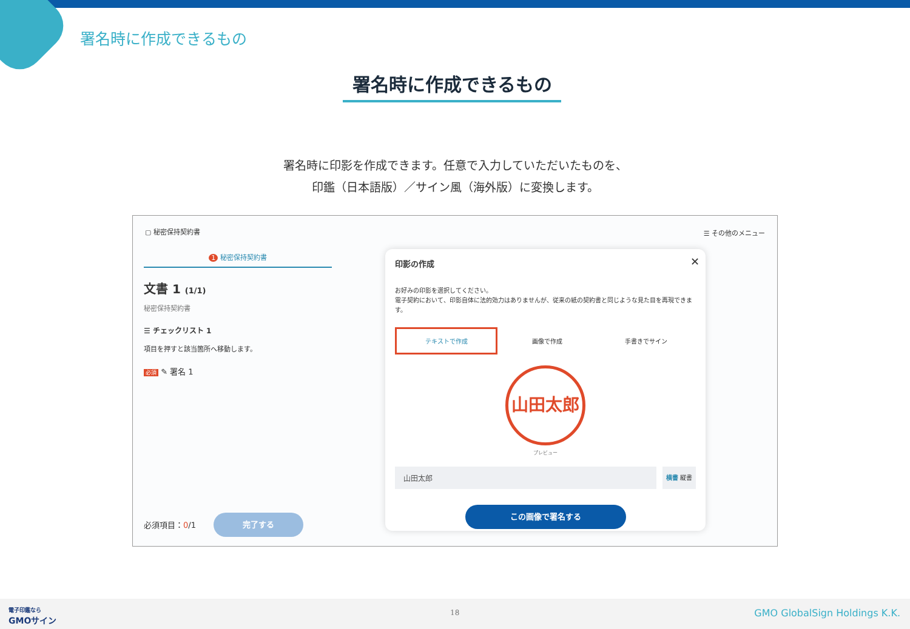署名時に作成できるもの
署名時に作成できるもの
署名時に印影を作成できます。任意で入力していただいたものを、
印鑑（日本語版）／サイン風（海外版）に変換します。
▢ 秘密保持契約書 ☰ その他のメニュー
1 秘密保持契約書
文書 1 (1/1)
秘密保持契約書
☰ チェックリスト 1
項目を押すと該当箇所へ移動します。
必須 ✎ 署名 1
必須項目：0/1
完了する
印影の作成
✕
お好みの印影を選択してください。
電子契約において、印影自体に法的効力はありませんが、従来の紙の契約書と同じような見た目を再現できます。
テキストで作成
画像で作成 手書きでサイン
山田太郎
プレビュー
山田太郎
横書 縦書
この画像で署名する
電子印鑑なら
GMOサイン
18 GMO GlobalSign Holdings K.K.